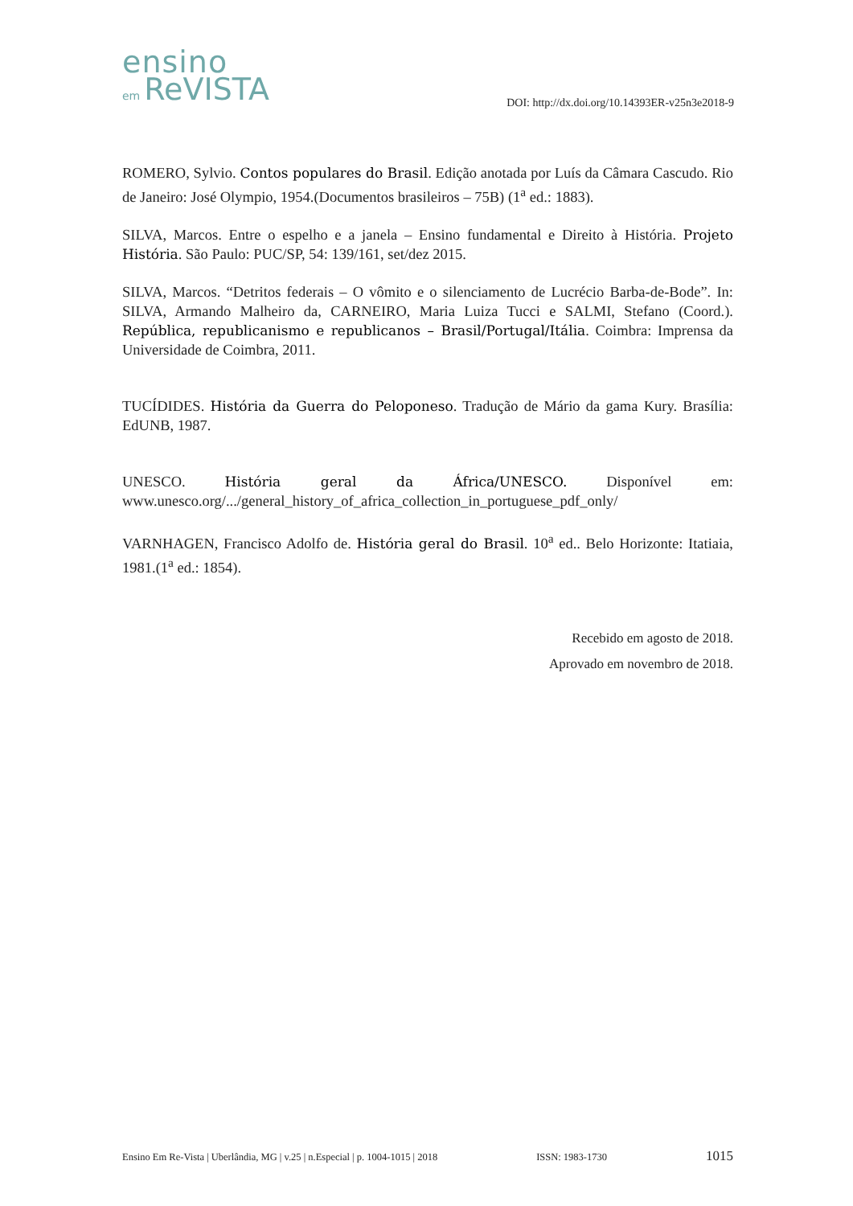ensino
em ReVISTA
DOI: http://dx.doi.org/10.14393ER-v25n3e2018-9
ROMERO, Sylvio. Contos populares do Brasil. Edição anotada por Luís da Câmara Cascudo. Rio de Janeiro: José Olympio, 1954.(Documentos brasileiros – 75B) (1<sup>a</sup> ed.: 1883).
SILVA, Marcos. Entre o espelho e a janela – Ensino fundamental e Direito à História. Projeto História. São Paulo: PUC/SP, 54: 139/161, set/dez 2015.
SILVA, Marcos. “Detritos federais – O vômito e o silenciamento de Lucrécio Barba-de-Bode”. In: SILVA, Armando Malheiro da, CARNEIRO, Maria Luiza Tucci e SALMI, Stefano (Coord.). República, republicanismo e republicanos – Brasil/Portugal/Itália. Coimbra: Imprensa da Universidade de Coimbra, 2011.
TUCÍDIDES. História da Guerra do Peloponeso. Tradução de Mário da gama Kury. Brasília: EdUNB, 1987.
UNESCO. História geral da África/UNESCO. Disponível em: www.unesco.org/.../general_history_of_africa_collection_in_portuguese_pdf_only/
VARNHAGEN, Francisco Adolfo de. História geral do Brasil. 10<sup>a</sup> ed.. Belo Horizonte: Itatiaia, 1981.(1<sup>a</sup> ed.: 1854).
Recebido em agosto de 2018.
Aprovado em novembro de 2018.
Ensino Em Re-Vista | Uberlândia, MG | v.25 | n.Especial | p. 1004-1015 | 2018 ISSN: 1983-1730 1015